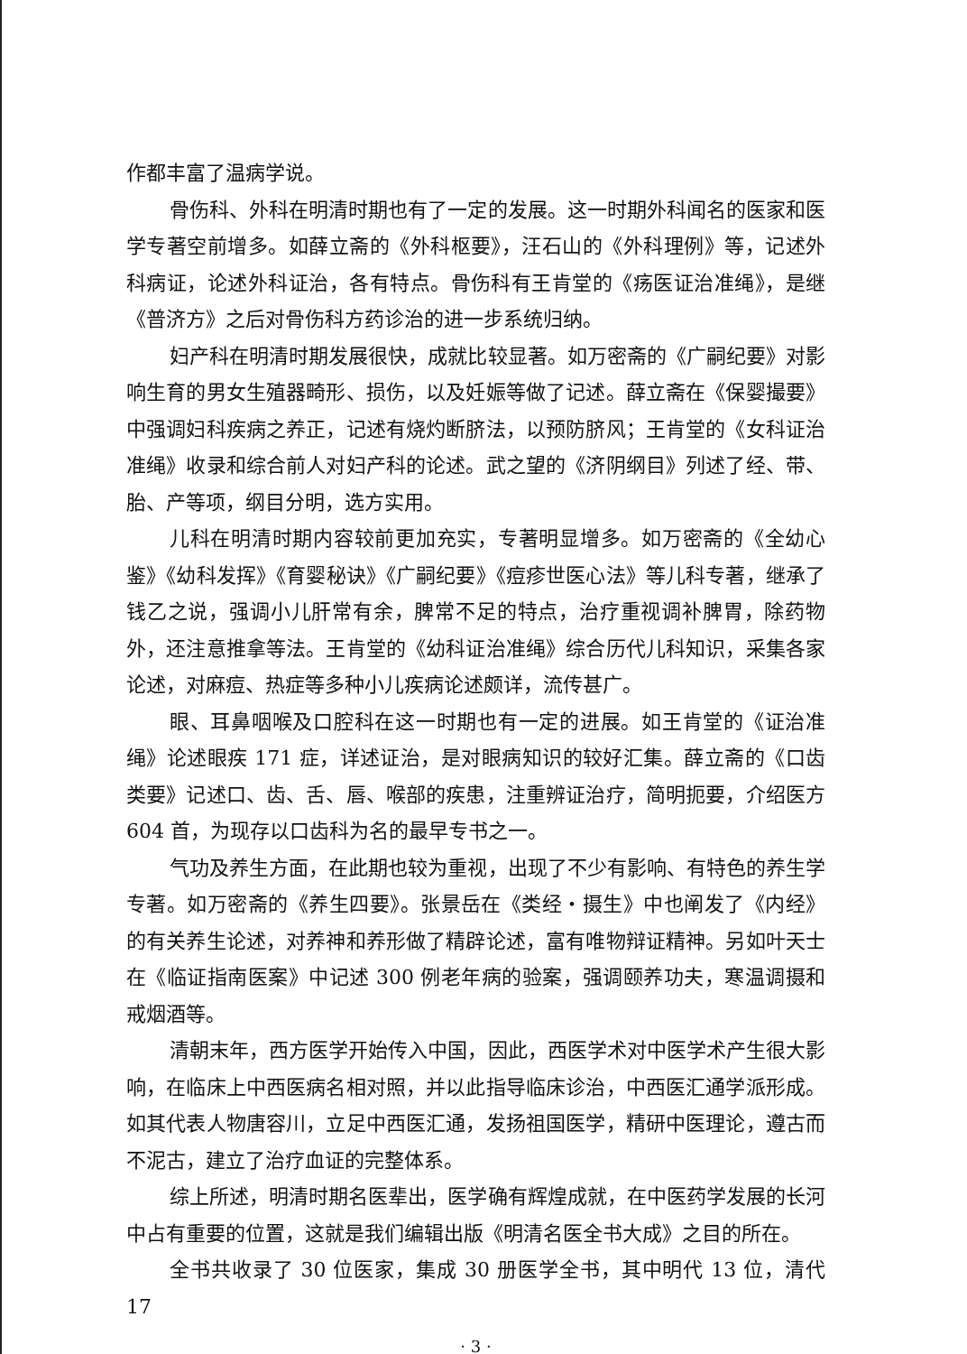作都丰富了温病学说。
骨伤科、外科在明清时期也有了一定的发展。这一时期外科闻名的医家和医学专著空前增多。如薛立斋的《外科枢要》，汪石山的《外科理例》等，记述外科病证，论述外科证治，各有特点。骨伤科有王肯堂的《疡医证治准绳》，是继《普济方》之后对骨伤科方药诊治的进一步系统归纳。
妇产科在明清时期发展很快，成就比较显著。如万密斋的《广嗣纪要》对影响生育的男女生殖器畸形、损伤，以及妊娠等做了记述。薛立斋在《保婴撮要》中强调妇科疾病之养正，记述有烧灼断脐法，以预防脐风；王肯堂的《女科证治准绳》收录和综合前人对妇产科的论述。武之望的《济阴纲目》列述了经、带、胎、产等项，纲目分明，选方实用。
儿科在明清时期内容较前更加充实，专著明显增多。如万密斋的《全幼心鉴》《幼科发挥》《育婴秘诀》《广嗣纪要》《痘疹世医心法》等儿科专著，继承了钱乙之说，强调小儿肝常有余，脾常不足的特点，治疗重视调补脾胃，除药物外，还注意推拿等法。王肯堂的《幼科证治准绳》综合历代儿科知识，采集各家论述，对麻痘、热症等多种小儿疾病论述颇详，流传甚广。
眼、耳鼻咽喉及口腔科在这一时期也有一定的进展。如王肯堂的《证治准绳》论述眼疾 171 症，详述证治，是对眼病知识的较好汇集。薛立斋的《口齿类要》记述口、齿、舌、唇、喉部的疾患，注重辨证治疗，简明扼要，介绍医方 604 首，为现存以口齿科为名的最早专书之一。
气功及养生方面，在此期也较为重视，出现了不少有影响、有特色的养生学专著。如万密斋的《养生四要》。张景岳在《类经・摄生》中也阐发了《内经》的有关养生论述，对养神和养形做了精辟论述，富有唯物辩证精神。另如叶天士在《临证指南医案》中记述 300 例老年病的验案，强调颐养功夫，寒温调摄和戒烟酒等。
清朝末年，西方医学开始传入中国，因此，西医学术对中医学术产生很大影响，在临床上中西医病名相对照，并以此指导临床诊治，中西医汇通学派形成。如其代表人物唐容川，立足中西医汇通，发扬祖国医学，精研中医理论，遵古而不泥古，建立了治疗血证的完整体系。
综上所述，明清时期名医辈出，医学确有辉煌成就，在中医药学发展的长河中占有重要的位置，这就是我们编辑出版《明清名医全书大成》之目的所在。
全书共收录了 30 位医家，集成 30 册医学全书，其中明代 13 位，清代 17
· 3 ·